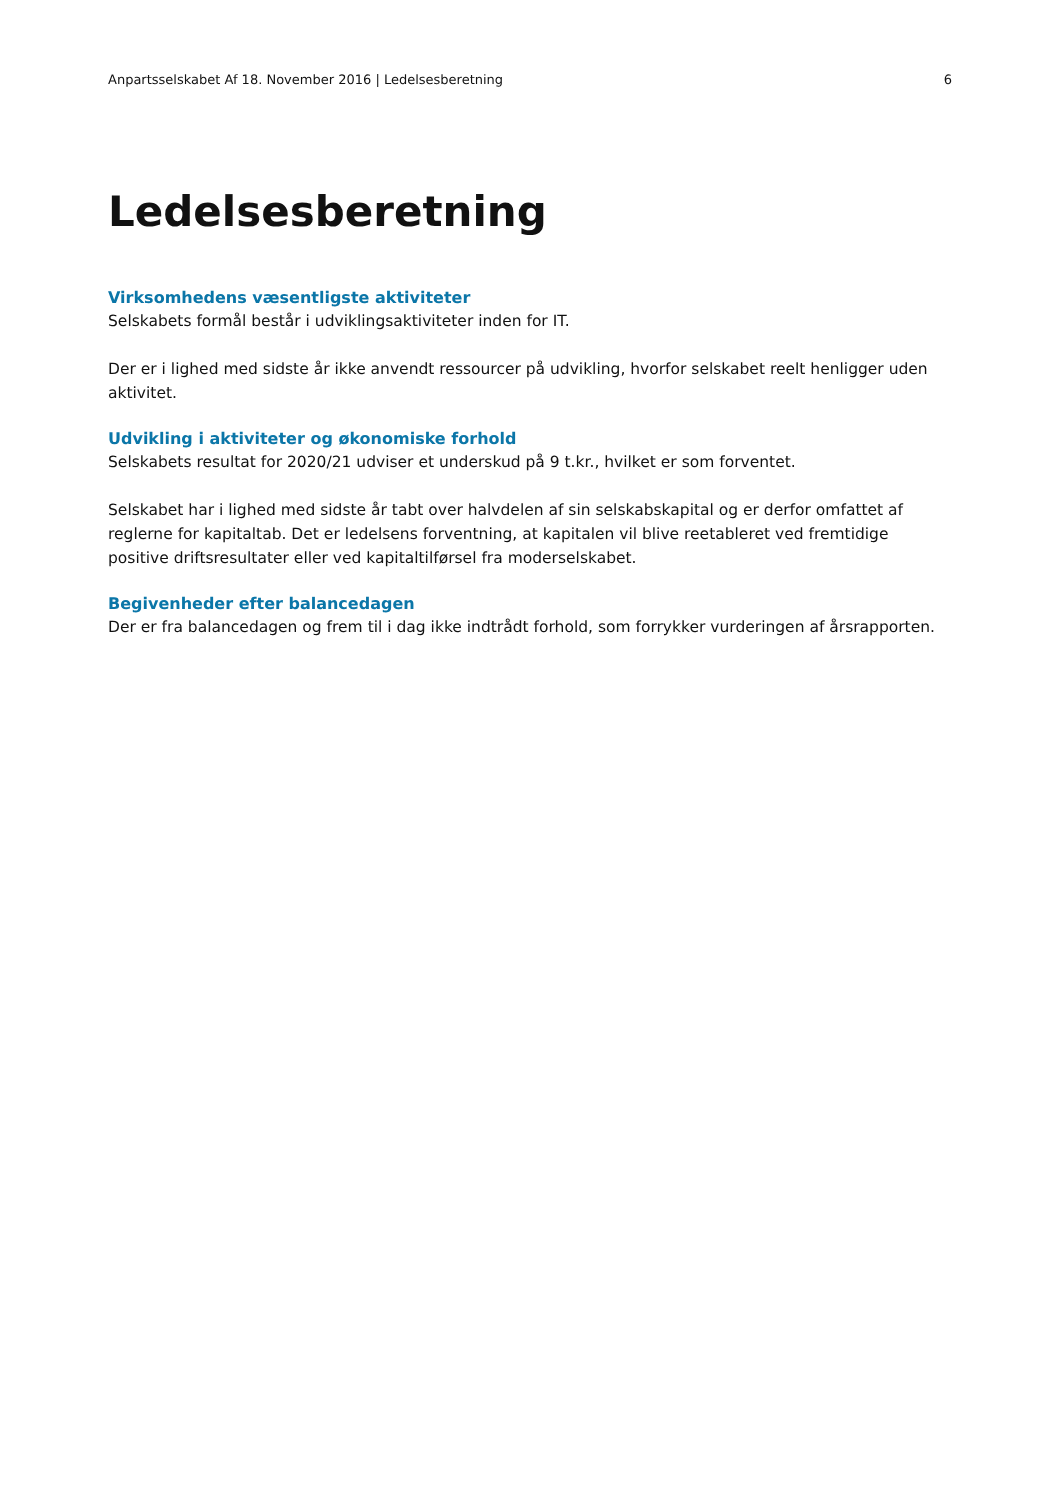Anpartsselskabet Af 18. November 2016 | Ledelsesberetning 6
Ledelsesberetning
Virksomhedens væsentligste aktiviteter
Selskabets formål består i udviklingsaktiviteter inden for IT.
Der er i lighed med sidste år ikke anvendt ressourcer på udvikling, hvorfor selskabet reelt henligger uden aktivitet.
Udvikling i aktiviteter og økonomiske forhold
Selskabets resultat for 2020/21 udviser et underskud på 9 t.kr., hvilket er som forventet.
Selskabet har i lighed med sidste år tabt over halvdelen af sin selskabskapital og er derfor omfattet af reglerne for kapitaltab. Det er ledelsens forventning, at kapitalen vil blive reetableret ved fremtidige positive driftsresultater eller ved kapitaltilførsel fra moderselskabet.
Begivenheder efter balancedagen
Der er fra balancedagen og frem til i dag ikke indtrådt forhold, som forrykker vurderingen af årsrapporten.